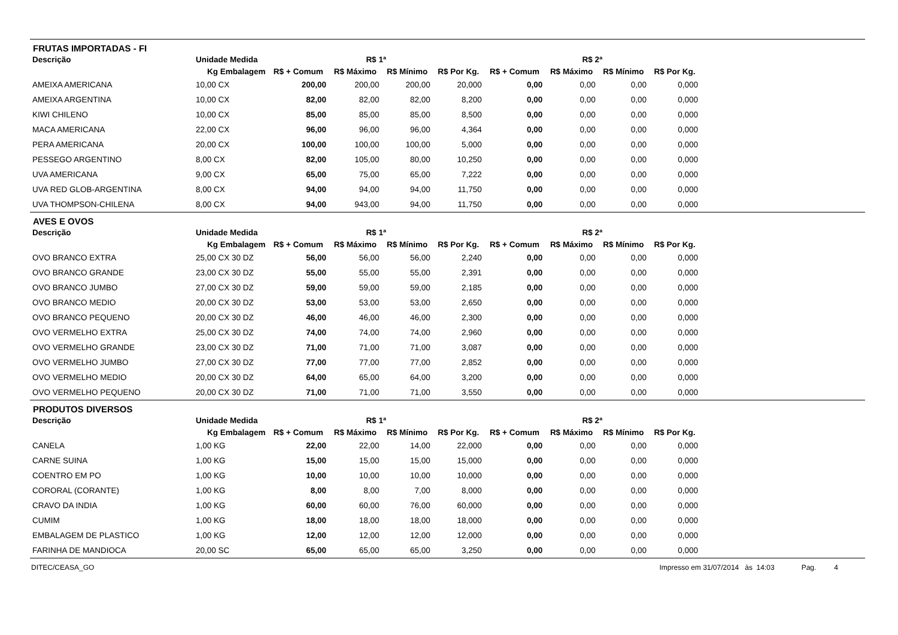FRUTAS IMPORTADAS - FI
| Descrição | Unidade Medida | R$ 1ª | | | | R$ 2ª | | | |
| --- | --- | --- | --- | --- | --- | --- | --- | --- | --- |
| | Kg Embalagem | R$ + Comum | R$ Máximo | R$ Mínimo | R$ Por Kg. | R$ + Comum | R$ Máximo | R$ Mínimo | R$ Por Kg. |
| AMEIXA AMERICANA | 10,00 CX | 200,00 | 200,00 | 200,00 | 20,000 | 0,00 | 0,00 | 0,00 | 0,000 |
| AMEIXA ARGENTINA | 10,00 CX | 82,00 | 82,00 | 82,00 | 8,200 | 0,00 | 0,00 | 0,00 | 0,000 |
| KIWI CHILENO | 10,00 CX | 85,00 | 85,00 | 85,00 | 8,500 | 0,00 | 0,00 | 0,00 | 0,000 |
| MACA AMERICANA | 22,00 CX | 96,00 | 96,00 | 96,00 | 4,364 | 0,00 | 0,00 | 0,00 | 0,000 |
| PERA AMERICANA | 20,00 CX | 100,00 | 100,00 | 100,00 | 5,000 | 0,00 | 0,00 | 0,00 | 0,000 |
| PESSEGO ARGENTINO | 8,00 CX | 82,00 | 105,00 | 80,00 | 10,250 | 0,00 | 0,00 | 0,00 | 0,000 |
| UVA AMERICANA | 9,00 CX | 65,00 | 75,00 | 65,00 | 7,222 | 0,00 | 0,00 | 0,00 | 0,000 |
| UVA RED GLOB-ARGENTINA | 8,00 CX | 94,00 | 94,00 | 94,00 | 11,750 | 0,00 | 0,00 | 0,00 | 0,000 |
| UVA THOMPSON-CHILENA | 8,00 CX | 94,00 | 943,00 | 94,00 | 11,750 | 0,00 | 0,00 | 0,00 | 0,000 |
AVES E OVOS
| Descrição | Unidade Medida | R$ 1ª | | | | R$ 2ª | | | |
| --- | --- | --- | --- | --- | --- | --- | --- | --- | --- |
| | Kg Embalagem | R$ + Comum | R$ Máximo | R$ Mínimo | R$ Por Kg. | R$ + Comum | R$ Máximo | R$ Mínimo | R$ Por Kg. |
| OVO BRANCO EXTRA | 25,00 CX 30 DZ | 56,00 | 56,00 | 56,00 | 2,240 | 0,00 | 0,00 | 0,00 | 0,000 |
| OVO BRANCO GRANDE | 23,00 CX 30 DZ | 55,00 | 55,00 | 55,00 | 2,391 | 0,00 | 0,00 | 0,00 | 0,000 |
| OVO BRANCO JUMBO | 27,00 CX 30 DZ | 59,00 | 59,00 | 59,00 | 2,185 | 0,00 | 0,00 | 0,00 | 0,000 |
| OVO BRANCO MEDIO | 20,00 CX 30 DZ | 53,00 | 53,00 | 53,00 | 2,650 | 0,00 | 0,00 | 0,00 | 0,000 |
| OVO BRANCO PEQUENO | 20,00 CX 30 DZ | 46,00 | 46,00 | 46,00 | 2,300 | 0,00 | 0,00 | 0,00 | 0,000 |
| OVO VERMELHO EXTRA | 25,00 CX 30 DZ | 74,00 | 74,00 | 74,00 | 2,960 | 0,00 | 0,00 | 0,00 | 0,000 |
| OVO VERMELHO GRANDE | 23,00 CX 30 DZ | 71,00 | 71,00 | 71,00 | 3,087 | 0,00 | 0,00 | 0,00 | 0,000 |
| OVO VERMELHO JUMBO | 27,00 CX 30 DZ | 77,00 | 77,00 | 77,00 | 2,852 | 0,00 | 0,00 | 0,00 | 0,000 |
| OVO VERMELHO MEDIO | 20,00 CX 30 DZ | 64,00 | 65,00 | 64,00 | 3,200 | 0,00 | 0,00 | 0,00 | 0,000 |
| OVO VERMELHO PEQUENO | 20,00 CX 30 DZ | 71,00 | 71,00 | 71,00 | 3,550 | 0,00 | 0,00 | 0,00 | 0,000 |
PRODUTOS DIVERSOS
| Descrição | Unidade Medida | R$ 1ª | | | | R$ 2ª | | | |
| --- | --- | --- | --- | --- | --- | --- | --- | --- | --- |
| | Kg Embalagem | R$ + Comum | R$ Máximo | R$ Mínimo | R$ Por Kg. | R$ + Comum | R$ Máximo | R$ Mínimo | R$ Por Kg. |
| CANELA | 1,00 KG | 22,00 | 22,00 | 14,00 | 22,000 | 0,00 | 0,00 | 0,00 | 0,000 |
| CARNE SUINA | 1,00 KG | 15,00 | 15,00 | 15,00 | 15,000 | 0,00 | 0,00 | 0,00 | 0,000 |
| COENTRO EM PO | 1,00 KG | 10,00 | 10,00 | 10,00 | 10,000 | 0,00 | 0,00 | 0,00 | 0,000 |
| CORORAL (CORANTE) | 1,00 KG | 8,00 | 8,00 | 7,00 | 8,000 | 0,00 | 0,00 | 0,00 | 0,000 |
| CRAVO DA INDIA | 1,00 KG | 60,00 | 60,00 | 76,00 | 60,000 | 0,00 | 0,00 | 0,00 | 0,000 |
| CUMIM | 1,00 KG | 18,00 | 18,00 | 18,00 | 18,000 | 0,00 | 0,00 | 0,00 | 0,000 |
| EMBALAGEM DE PLASTICO | 1,00 KG | 12,00 | 12,00 | 12,00 | 12,000 | 0,00 | 0,00 | 0,00 | 0,000 |
| FARINHA DE MANDIOCA | 20,00 SC | 65,00 | 65,00 | 65,00 | 3,250 | 0,00 | 0,00 | 0,00 | 0,000 |
DITEC/CEASA_GO Impresso em 31/07/2014 às 14:03 Pag. 4